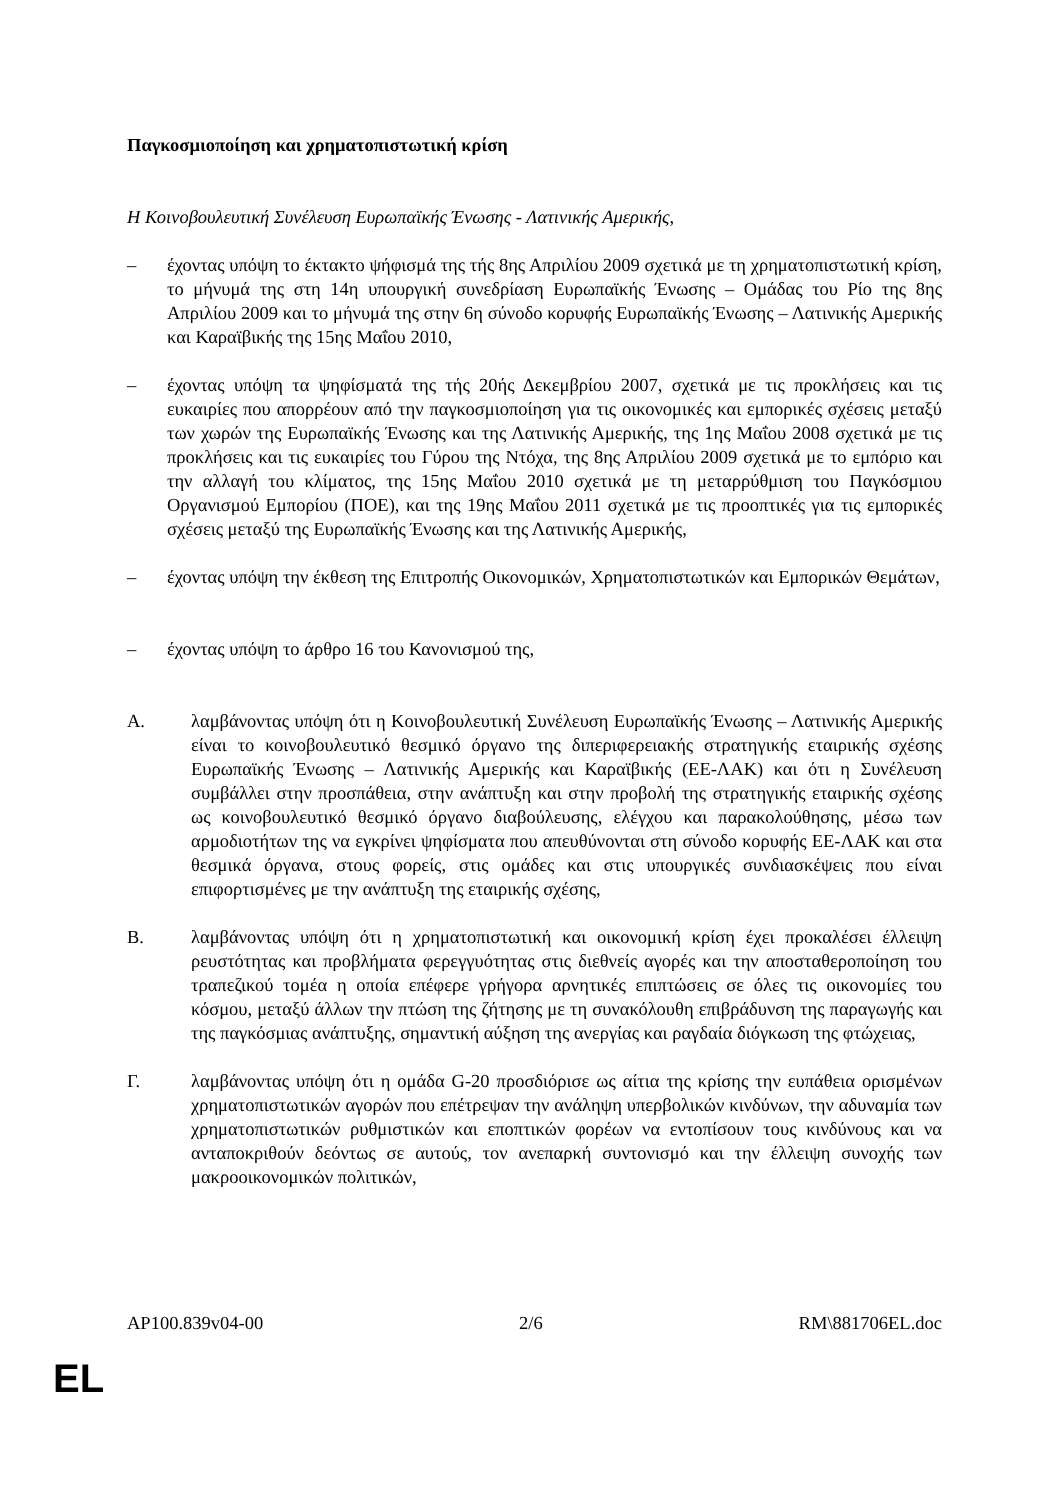Παγκοσμιοποίηση και χρηματοπιστωτική κρίση
Η Κοινοβουλευτική Συνέλευση Ευρωπαϊκής Ένωσης - Λατινικής Αμερικής,
– έχοντας υπόψη το έκτακτο ψήφισμά της τής 8ης Απριλίου 2009 σχετικά με τη χρηματοπιστωτική κρίση, το μήνυμά της στη 14η υπουργική συνεδρίαση Ευρωπαϊκής Ένωσης – Ομάδας του Ρίο της 8ης Απριλίου 2009 και το μήνυμά της στην 6η σύνοδο κορυφής Ευρωπαϊκής Ένωσης – Λατινικής Αμερικής και Καραϊβικής της 15ης Μαΐου 2010,
– έχοντας υπόψη τα ψηφίσματά της τής 20ής Δεκεμβρίου 2007, σχετικά με τις προκλήσεις και τις ευκαιρίες που απορρέουν από την παγκοσμιοποίηση για τις οικονομικές και εμπορικές σχέσεις μεταξύ των χωρών της Ευρωπαϊκής Ένωσης και της Λατινικής Αμερικής, της 1ης Μαΐου 2008 σχετικά με τις προκλήσεις και τις ευκαιρίες του Γύρου της Ντόχα, της 8ης Απριλίου 2009 σχετικά με το εμπόριο και την αλλαγή του κλίματος, της 15ης Μαΐου 2010 σχετικά με τη μεταρρύθμιση του Παγκόσμιου Οργανισμού Εμπορίου (ΠΟΕ), και της 19ης Μαΐου 2011 σχετικά με τις προοπτικές για τις εμπορικές σχέσεις μεταξύ της Ευρωπαϊκής Ένωσης και της Λατινικής Αμερικής,
– έχοντας υπόψη την έκθεση της Επιτροπής Οικονομικών, Χρηματοπιστωτικών και Εμπορικών Θεμάτων,
– έχοντας υπόψη το άρθρο 16 του Κανονισμού της,
Α. λαμβάνοντας υπόψη ότι η Κοινοβουλευτική Συνέλευση Ευρωπαϊκής Ένωσης – Λατινικής Αμερικής είναι το κοινοβουλευτικό θεσμικό όργανο της διπεριφερειακής στρατηγικής εταιρικής σχέσης Ευρωπαϊκής Ένωσης – Λατινικής Αμερικής και Καραϊβικής (ΕΕ-ΛΑΚ) και ότι η Συνέλευση συμβάλλει στην προσπάθεια, στην ανάπτυξη και στην προβολή της στρατηγικής εταιρικής σχέσης ως κοινοβουλευτικό θεσμικό όργανο διαβούλευσης, ελέγχου και παρακολούθησης, μέσω των αρμοδιοτήτων της να εγκρίνει ψηφίσματα που απευθύνονται στη σύνοδο κορυφής ΕΕ-ΛΑΚ και στα θεσμικά όργανα, στους φορείς, στις ομάδες και στις υπουργικές συνδιασκέψεις που είναι επιφορτισμένες με την ανάπτυξη της εταιρικής σχέσης,
Β. λαμβάνοντας υπόψη ότι η χρηματοπιστωτική και οικονομική κρίση έχει προκαλέσει έλλειψη ρευστότητας και προβλήματα φερεγγυότητας στις διεθνείς αγορές και την αποσταθεροποίηση του τραπεζικού τομέα η οποία επέφερε γρήγορα αρνητικές επιπτώσεις σε όλες τις οικονομίες του κόσμου, μεταξύ άλλων την πτώση της ζήτησης με τη συνακόλουθη επιβράδυνση της παραγωγής και της παγκόσμιας ανάπτυξης, σημαντική αύξηση της ανεργίας και ραγδαία διόγκωση της φτώχειας,
Γ. λαμβάνοντας υπόψη ότι η ομάδα G-20 προσδιόρισε ως αίτια της κρίσης την ευπάθεια ορισμένων χρηματοπιστωτικών αγορών που επέτρεψαν την ανάληψη υπερβολικών κινδύνων, την αδυναμία των χρηματοπιστωτικών ρυθμιστικών και εποπτικών φορέων να εντοπίσουν τους κινδύνους και να ανταποκριθούν δεόντως σε αυτούς, τον ανεπαρκή συντονισμό και την έλλειψη συνοχής των μακροοικονομικών πολιτικών,
AP100.839v04-00 2/6 RM\881706EL.doc
EL